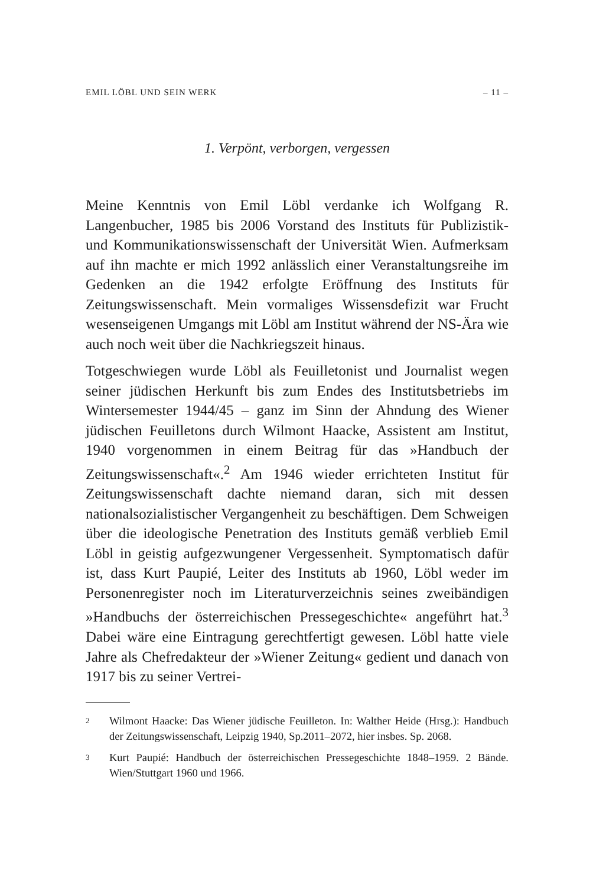EMIL LÖBL UND SEIN WERK – 11 –
1. Verpönt, verborgen, vergessen
Meine Kenntnis von Emil Löbl verdanke ich Wolfgang R. Langenbucher, 1985 bis 2006 Vorstand des Instituts für Publizistik- und Kommunikationswissenschaft der Universität Wien. Aufmerksam auf ihn machte er mich 1992 anlässlich einer Veranstaltungsreihe im Gedenken an die 1942 erfolgte Eröffnung des Instituts für Zeitungswissenschaft. Mein vormaliges Wissensdefizit war Frucht wesenseigenen Umgangs mit Löbl am Institut während der NS-Ära wie auch noch weit über die Nachkriegszeit hinaus.
Totgeschwiegen wurde Löbl als Feuilletonist und Journalist wegen seiner jüdischen Herkunft bis zum Endes des Institutsbetriebs im Wintersemester 1944/45 – ganz im Sinn der Ahndung des Wiener jüdischen Feuilletons durch Wilmont Haacke, Assistent am Institut, 1940 vorgenommen in einem Beitrag für das »Handbuch der Zeitungswissenschaft«.<sup>2</sup> Am 1946 wieder errichteten Institut für Zeitungswissenschaft dachte niemand daran, sich mit dessen nationalsozialistischer Vergangenheit zu beschäftigen. Dem Schweigen über die ideologische Penetration des Instituts gemäß verblieb Emil Löbl in geistig aufgezwungener Vergessenheit. Symptomatisch dafür ist, dass Kurt Paupié, Leiter des Instituts ab 1960, Löbl weder im Personenregister noch im Literaturverzeichnis seines zweibändigen »Handbuchs der österreichischen Pressegeschichte« angeführt hat.<sup>3</sup> Dabei wäre eine Eintragung gerechtfertigt gewesen. Löbl hatte viele Jahre als Chefredakteur der »Wiener Zeitung« gedient und danach von 1917 bis zu seiner Vertrei-
<sup>2</sup>
Wilmont Haacke: Das Wiener jüdische Feuilleton. In: Walther Heide (Hrsg.): Handbuch der Zeitungswissenschaft, Leipzig 1940, Sp.2011–2072, hier insbes. Sp. 2068.
<sup>3</sup>
Kurt Paupié: Handbuch der österreichischen Pressegeschichte 1848–1959. 2 Bände. Wien/Stuttgart 1960 und 1966.